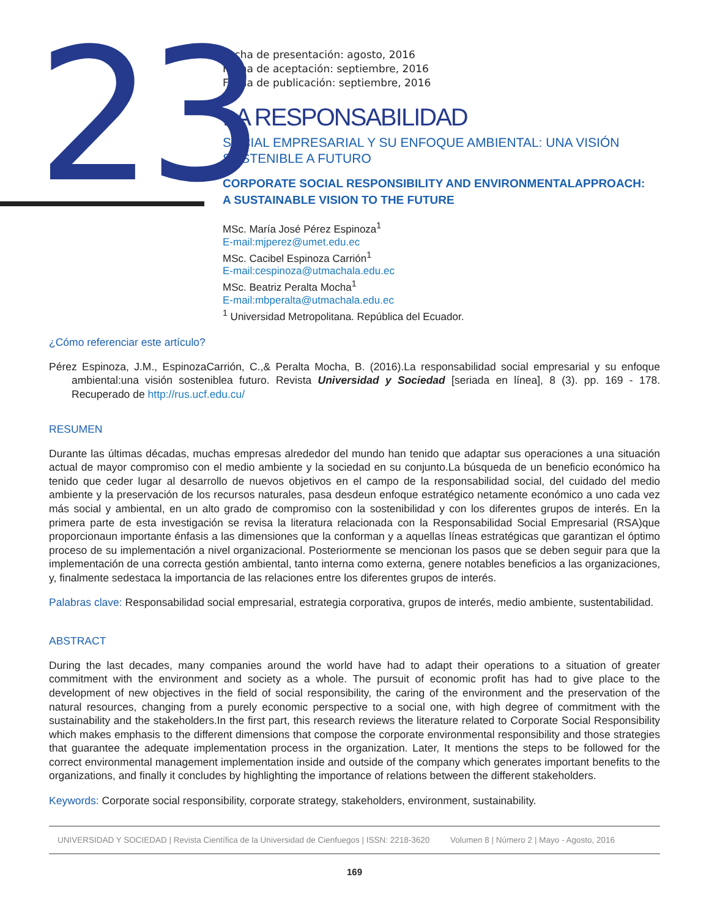23
Fecha de presentación: agosto, 2016
Fecha de aceptación: septiembre, 2016
Fecha de publicación: septiembre, 2016
LA RESPONSABILIDAD
SOCIAL EMPRESARIAL Y SU ENFOQUE AMBIENTAL: UNA VISIÓN SOSTENIBLE A FUTURO
CORPORATE SOCIAL RESPONSIBILITY AND ENVIRONMENTALAPPROACH: A SUSTAINABLE VISION TO THE FUTURE
MSc. María José Pérez Espinoza<sup>1</sup>
E-mail:mjperez@umet.edu.ec
MSc. Cacibel Espinoza Carrión<sup>1</sup>
E-mail:cespinoza@utmachala.edu.ec
MSc. Beatriz Peralta Mocha<sup>1</sup>
E-mail:mbperalta@utmachala.edu.ec
<sup>1</sup> Universidad Metropolitana. República del Ecuador.
¿Cómo referenciar este artículo?
Pérez Espinoza, J.M., EspinozaCarrión, C.,& Peralta Mocha, B. (2016).La responsabilidad social empresarial y su enfoque ambiental:una visión sosteniblea futuro. Revista Universidad y Sociedad [seriada en línea], 8 (3). pp. 169 - 178. Recuperado de http://rus.ucf.edu.cu/
RESUMEN
Durante las últimas décadas, muchas empresas alrededor del mundo han tenido que adaptar sus operaciones a una situación actual de mayor compromiso con el medio ambiente y la sociedad en su conjunto.La búsqueda de un beneficio económico ha tenido que ceder lugar al desarrollo de nuevos objetivos en el campo de la responsabilidad social, del cuidado del medio ambiente y la preservación de los recursos naturales, pasa desdeun enfoque estratégico netamente económico a uno cada vez más social y ambiental, en un alto grado de compromiso con la sostenibilidad y con los diferentes grupos de interés. En la primera parte de esta investigación se revisa la literatura relacionada con la Responsabilidad Social Empresarial (RSA)que proporcionaun importante énfasis a las dimensiones que la conforman y a aquellas líneas estratégicas que garantizan el óptimo proceso de su implementación a nivel organizacional. Posteriormente se mencionan los pasos que se deben seguir para que la implementación de una correcta gestión ambiental, tanto interna como externa, genere notables beneficios a las organizaciones, y, finalmente sedestaca la importancia de las relaciones entre los diferentes grupos de interés.
Palabras clave: Responsabilidad social empresarial, estrategia corporativa, grupos de interés, medio ambiente, sustentabilidad.
ABSTRACT
During the last decades, many companies around the world have had to adapt their operations to a situation of greater commitment with the environment and society as a whole. The pursuit of economic profit has had to give place to the development of new objectives in the field of social responsibility, the caring of the environment and the preservation of the natural resources, changing from a purely economic perspective to a social one, with high degree of commitment with the sustainability and the stakeholders.In the first part, this research reviews the literature related to Corporate Social Responsibility which makes emphasis to the different dimensions that compose the corporate environmental responsibility and those strategies that guarantee the adequate implementation process in the organization. Later, It mentions the steps to be followed for the correct environmental management implementation inside and outside of the company which generates important benefits to the organizations, and finally it concludes by highlighting the importance of relations between the different stakeholders.
Keywords: Corporate social responsibility, corporate strategy, stakeholders, environment, sustainability.
UNIVERSIDAD Y SOCIEDAD | Revista Científica de la Universidad de Cienfuegos | ISSN: 2218-3620 Volumen 8 | Número 2 | Mayo - Agosto, 2016
169